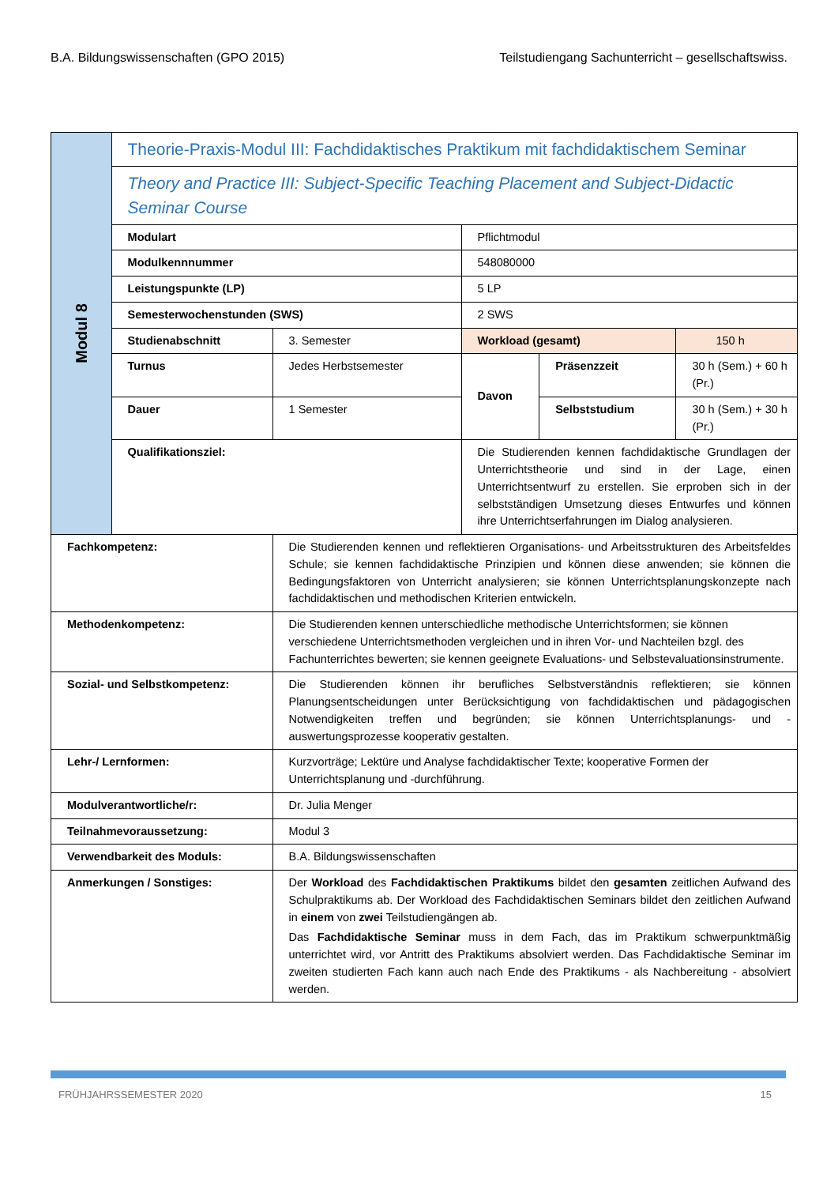B.A. Bildungswissenschaften (GPO 2015) Teilstudiengang Sachunterricht – gesellschaftswiss.
| Modul 8 | Theorie-Praxis-Modul III: Fachdidaktisches Praktikum mit fachdidaktischem Seminar | | | | |
| | Theory and Practice III: Subject-Specific Teaching Placement and Subject-Didactic Seminar Course | | | | |
| | Modulart | | Pflichtmodul | | |
| | Modulkennnummer | | 548080000 | | |
| | Leistungspunkte (LP) | | 5 LP | | |
| | Semesterwochenstunden (SWS) | | 2 SWS | | |
| | Studienabschnitt | 3. Semester | Workload (gesamt) | | 150 h |
| | Turnus | Jedes Herbstsemester | Davon | Präsenzzeit | 30 h (Sem.) + 60 h (Pr.) |
| | Dauer | 1 Semester | | Selbststudium | 30 h (Sem.) + 30 h (Pr.) |
| | Qualifikationsziel: | | Die Studierenden kennen fachdidaktische Grundlagen der Unterrichtstheorie und sind in der Lage, einen Unterrichtsentwurf zu erstellen. Sie erproben sich in der selbstständigen Umsetzung dieses Entwurfes und können ihre Unterrichtserfahrungen im Dialog analysieren. | | |
| Fachkompetenz: | | Die Studierenden kennen und reflektieren Organisations- und Arbeitsstrukturen des Arbeitsfeldes Schule; sie kennen fachdidaktische Prinzipien und können diese anwenden; sie können die Bedingungsfaktoren von Unterricht analysieren; sie können Unterrichtsplanungskonzepte nach fachdidaktischen und methodischen Kriterien entwickeln. | | | |
| Methodenkompetenz: | | Die Studierenden kennen unterschiedliche methodische Unterrichtsformen; sie können verschiedene Unterrichtsmethoden vergleichen und in ihren Vor- und Nachteilen bzgl. des Fachunterrichtes bewerten; sie kennen geeignete Evaluations- und Selbstevaluationsinstrumente. | | | |
| Sozial- und Selbstkompetenz: | | Die Studierenden können ihr berufliches Selbstverständnis reflektieren; sie können Planungsentscheidungen unter Berücksichtigung von fachdidaktischen und pädagogischen Notwendigkeiten treffen und begründen; sie können Unterrichtsplanungs- und -auswertungsprozesse kooperativ gestalten. | | | |
| Lehr-/ Lernformen: | | Kurzvorträge; Lektüre und Analyse fachdidaktischer Texte; kooperative Formen der Unterrichtsplanung und -durchführung. | | | |
| Modulverantwortliche/r: | | Dr. Julia Menger | | | |
| Teilnahmevoraussetzung: | | Modul 3 | | | |
| Verwendbarkeit des Moduls: | | B.A. Bildungswissenschaften | | | |
| Anmerkungen / Sonstiges: | | Der Workload des Fachdidaktischen Praktikums bildet den gesamten zeitlichen Aufwand des Schulpraktikums ab. Der Workload des Fachdidaktischen Seminars bildet den zeitlichen Aufwand in einem von zwei Teilstudiengängen ab. Das Fachdidaktische Seminar muss in dem Fach, das im Praktikum schwerpunktmäßig unterrichtet wird, vor Antritt des Praktikums absolviert werden. Das Fachdidaktische Seminar im zweiten studierten Fach kann auch nach Ende des Praktikums - als Nachbereitung - absolviert werden. | | | |
FRÜHJAHRSSEMESTER 2020 15